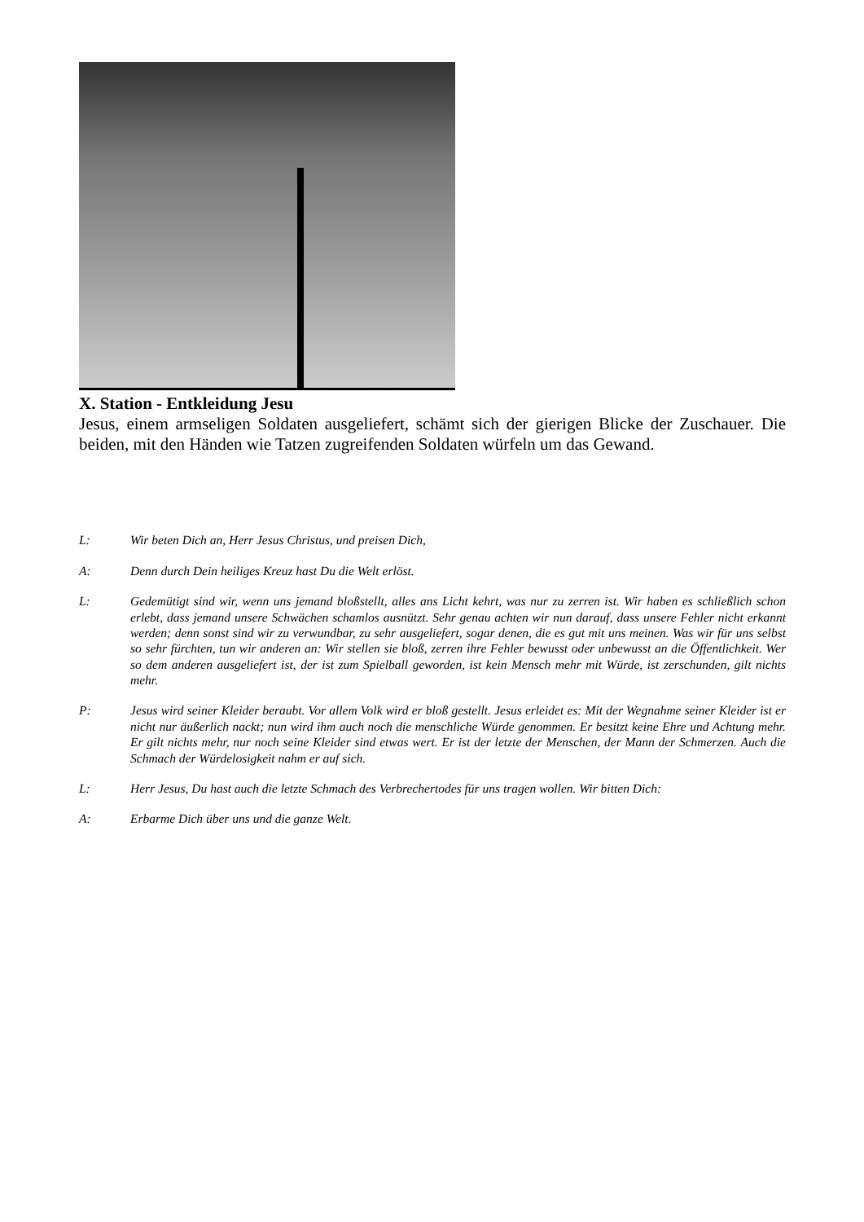X. Station - Entkleidung Jesu
Jesus, einem armseligen Soldaten ausgeliefert, schämt sich der gierigen Blicke der Zuschauer. Die beiden, mit den Händen wie Tatzen zugreifenden Soldaten würfeln um das Gewand.
L: Wir beten Dich an, Herr Jesus Christus, und preisen Dich,
A: Denn durch Dein heiliges Kreuz hast Du die Welt erlöst.
L: Gedemütigt sind wir, wenn uns jemand bloßstellt, alles ans Licht kehrt, was nur zu zerren ist. Wir haben es schließlich schon erlebt, dass jemand unsere Schwächen schamlos ausnützt. Sehr genau achten wir nun darauf, dass unsere Fehler nicht erkannt werden; denn sonst sind wir zu verwundbar, zu sehr ausgeliefert, sogar denen, die es gut mit uns meinen. Was wir für uns selbst so sehr fürchten, tun wir anderen an: Wir stellen sie bloß, zerren ihre Fehler bewusst oder unbewusst an die Öffentlichkeit. Wer so dem anderen ausgeliefert ist, der ist zum Spielball geworden, ist kein Mensch mehr mit Würde, ist zerschunden, gilt nichts mehr.
P: Jesus wird seiner Kleider beraubt. Vor allem Volk wird er bloß gestellt. Jesus erleidet es: Mit der Wegnahme seiner Kleider ist er nicht nur äußerlich nackt; nun wird ihm auch noch die menschliche Würde genommen. Er besitzt keine Ehre und Achtung mehr. Er gilt nichts mehr, nur noch seine Kleider sind etwas wert. Er ist der letzte der Menschen, der Mann der Schmerzen. Auch die Schmach der Würdelosigkeit nahm er auf sich.
L: Herr Jesus, Du hast auch die letzte Schmach des Verbrechertodes für uns tragen wollen. Wir bitten Dich:
A: Erbarme Dich über uns und die ganze Welt.